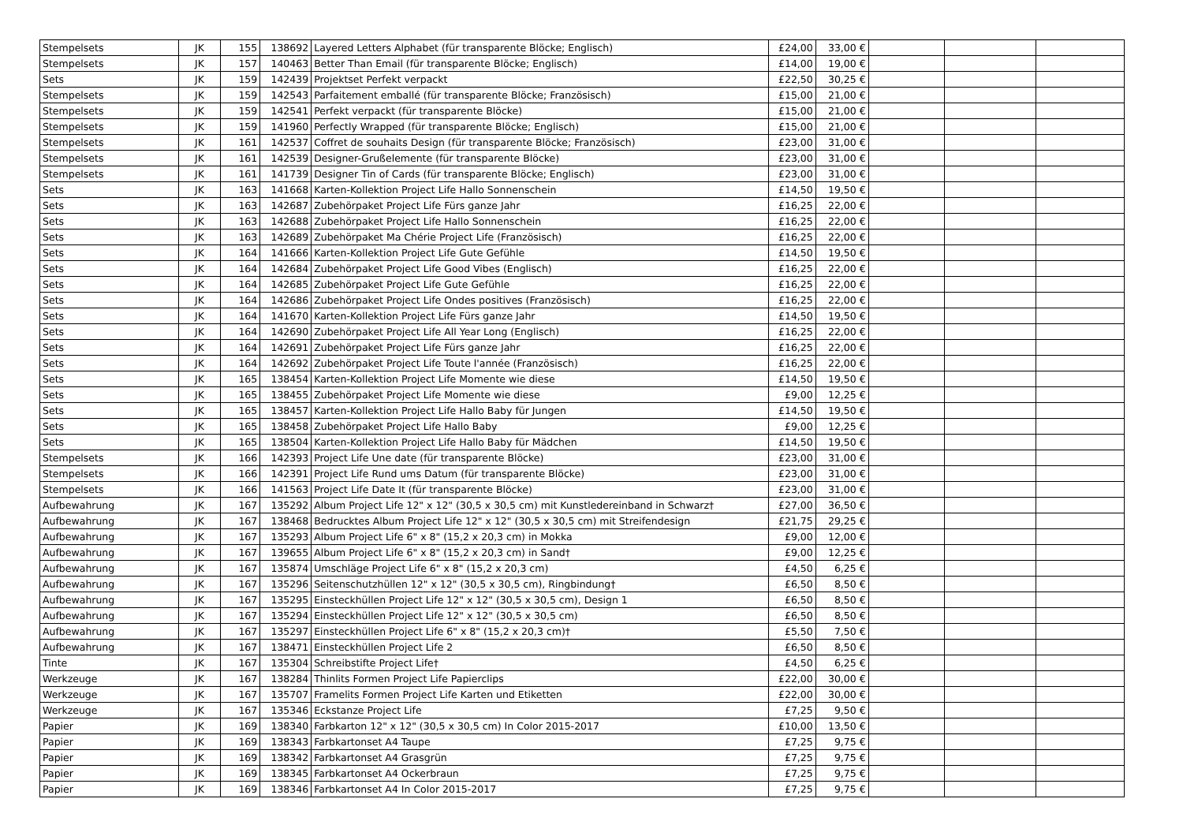| Stempelsets | JK | 155 | 138692 | Layered Letters Alphabet (für transparente Blöcke; Englisch) | £24,00 | 33,00 € | | | |
| Stempelsets | JK | 157 | 140463 | Better Than Email (für transparente Blöcke; Englisch) | £14,00 | 19,00 € | | | |
| Sets | JK | 159 | 142439 | Projektset Perfekt verpackt | £22,50 | 30,25 € | | | |
| Stempelsets | JK | 159 | 142543 | Parfaitement emballé (für transparente Blöcke; Französisch) | £15,00 | 21,00 € | | | |
| Stempelsets | JK | 159 | 142541 | Perfekt verpackt (für transparente Blöcke) | £15,00 | 21,00 € | | | |
| Stempelsets | JK | 159 | 141960 | Perfectly Wrapped (für transparente Blöcke; Englisch) | £15,00 | 21,00 € | | | |
| Stempelsets | JK | 161 | 142537 | Coffret de souhaits Design (für transparente Blöcke; Französisch) | £23,00 | 31,00 € | | | |
| Stempelsets | JK | 161 | 142539 | Designer-Grußelemente (für transparente Blöcke) | £23,00 | 31,00 € | | | |
| Stempelsets | JK | 161 | 141739 | Designer Tin of Cards (für transparente Blöcke; Englisch) | £23,00 | 31,00 € | | | |
| Sets | JK | 163 | 141668 | Karten-Kollektion Project Life Hallo Sonnenschein | £14,50 | 19,50 € | | | |
| Sets | JK | 163 | 142687 | Zubehörpaket Project Life Fürs ganze Jahr | £16,25 | 22,00 € | | | |
| Sets | JK | 163 | 142688 | Zubehörpaket Project Life Hallo Sonnenschein | £16,25 | 22,00 € | | | |
| Sets | JK | 163 | 142689 | Zubehörpaket Ma Chérie Project Life (Französisch) | £16,25 | 22,00 € | | | |
| Sets | JK | 164 | 141666 | Karten-Kollektion Project Life Gute Gefühle | £14,50 | 19,50 € | | | |
| Sets | JK | 164 | 142684 | Zubehörpaket Project Life Good Vibes (Englisch) | £16,25 | 22,00 € | | | |
| Sets | JK | 164 | 142685 | Zubehörpaket Project Life Gute Gefühle | £16,25 | 22,00 € | | | |
| Sets | JK | 164 | 142686 | Zubehörpaket Project Life Ondes positives (Französisch) | £16,25 | 22,00 € | | | |
| Sets | JK | 164 | 141670 | Karten-Kollektion Project Life Fürs ganze Jahr | £14,50 | 19,50 € | | | |
| Sets | JK | 164 | 142690 | Zubehörpaket Project Life All Year Long (Englisch) | £16,25 | 22,00 € | | | |
| Sets | JK | 164 | 142691 | Zubehörpaket Project Life Fürs ganze Jahr | £16,25 | 22,00 € | | | |
| Sets | JK | 164 | 142692 | Zubehörpaket Project Life Toute l'année (Französisch) | £16,25 | 22,00 € | | | |
| Sets | JK | 165 | 138454 | Karten-Kollektion Project Life Momente wie diese | £14,50 | 19,50 € | | | |
| Sets | JK | 165 | 138455 | Zubehörpaket Project Life Momente wie diese | £9,00 | 12,25 € | | | |
| Sets | JK | 165 | 138457 | Karten-Kollektion Project Life Hallo Baby für Jungen | £14,50 | 19,50 € | | | |
| Sets | JK | 165 | 138458 | Zubehörpaket Project Life Hallo Baby | £9,00 | 12,25 € | | | |
| Sets | JK | 165 | 138504 | Karten-Kollektion Project Life Hallo Baby für Mädchen | £14,50 | 19,50 € | | | |
| Stempelsets | JK | 166 | 142393 | Project Life Une date (für transparente Blöcke) | £23,00 | 31,00 € | | | |
| Stempelsets | JK | 166 | 142391 | Project Life Rund ums Datum (für transparente Blöcke) | £23,00 | 31,00 € | | | |
| Stempelsets | JK | 166 | 141563 | Project Life Date It (für transparente Blöcke) | £23,00 | 31,00 € | | | |
| Aufbewahrung | JK | 167 | 135292 | Album Project Life 12" x 12" (30,5 x 30,5 cm) mit Kunstledereinband in Schwarz† | £27,00 | 36,50 € | | | |
| Aufbewahrung | JK | 167 | 138468 | Bedrucktes Album Project Life 12" x 12" (30,5 x 30,5 cm) mit Streifendesign | £21,75 | 29,25 € | | | |
| Aufbewahrung | JK | 167 | 135293 | Album Project Life 6" x 8" (15,2 x 20,3 cm) in Mokka | £9,00 | 12,00 € | | | |
| Aufbewahrung | JK | 167 | 139655 | Album Project Life 6" x 8" (15,2 x 20,3 cm) in Sand† | £9,00 | 12,25 € | | | |
| Aufbewahrung | JK | 167 | 135874 | Umschläge Project Life 6" x 8" (15,2 x 20,3 cm) | £4,50 | 6,25 € | | | |
| Aufbewahrung | JK | 167 | 135296 | Seitenschutzhüllen 12" x 12" (30,5 x 30,5 cm), Ringbindung† | £6,50 | 8,50 € | | | |
| Aufbewahrung | JK | 167 | 135295 | Einsteckhüllen Project Life 12" x 12" (30,5 x 30,5 cm), Design 1 | £6,50 | 8,50 € | | | |
| Aufbewahrung | JK | 167 | 135294 | Einsteckhüllen Project Life 12" x 12" (30,5 x 30,5 cm) | £6,50 | 8,50 € | | | |
| Aufbewahrung | JK | 167 | 135297 | Einsteckhüllen Project Life 6" x 8" (15,2 x 20,3 cm)† | £5,50 | 7,50 € | | | |
| Aufbewahrung | JK | 167 | 138471 | Einsteckhüllen Project Life 2 | £6,50 | 8,50 € | | | |
| Tinte | JK | 167 | 135304 | Schreibstifte Project Life† | £4,50 | 6,25 € | | | |
| Werkzeuge | JK | 167 | 138284 | Thinlits Formen Project Life Papierclips | £22,00 | 30,00 € | | | |
| Werkzeuge | JK | 167 | 135707 | Framelits Formen Project Life Karten und Etiketten | £22,00 | 30,00 € | | | |
| Werkzeuge | JK | 167 | 135346 | Eckstanze Project Life | £7,25 | 9,50 € | | | |
| Papier | JK | 169 | 138340 | Farbkarton 12" x 12" (30,5 x 30,5 cm) In Color 2015-2017 | £10,00 | 13,50 € | | | |
| Papier | JK | 169 | 138343 | Farbkartonset A4 Taupe | £7,25 | 9,75 € | | | |
| Papier | JK | 169 | 138342 | Farbkartonset A4 Grasgrün | £7,25 | 9,75 € | | | |
| Papier | JK | 169 | 138345 | Farbkartonset A4 Ockerbraun | £7,25 | 9,75 € | | | |
| Papier | JK | 169 | 138346 | Farbkartonset A4 In Color 2015-2017 | £7,25 | 9,75 € | | | |